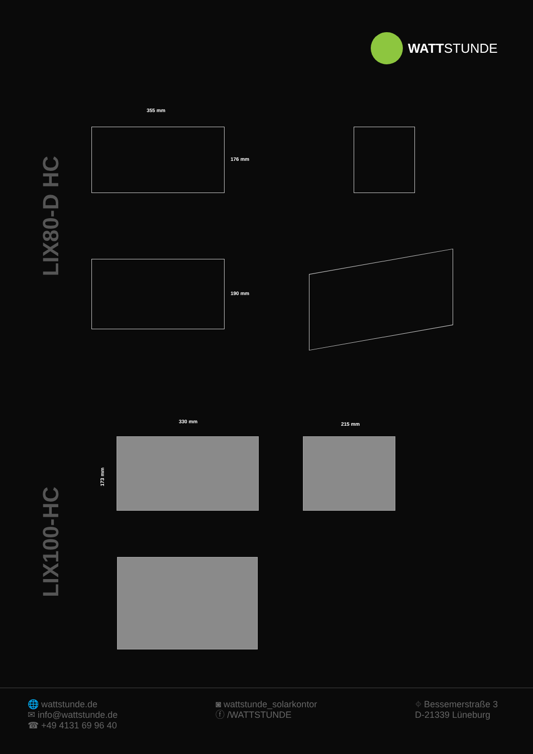WATTSTUNDE
LIX80-D HC
LIX100-HC
355 mm
176 mm
190 mm
330 mm
173 mm
215 mm
🌐 wattstunde.de
✉ info@wattstunde.de
☎ +49 4131 69 96 40
◙ wattstunde_solarkontor
ⓕ /WATTSTUNDE
⌖ Bessemerstraße 3
D-21339 Lüneburg